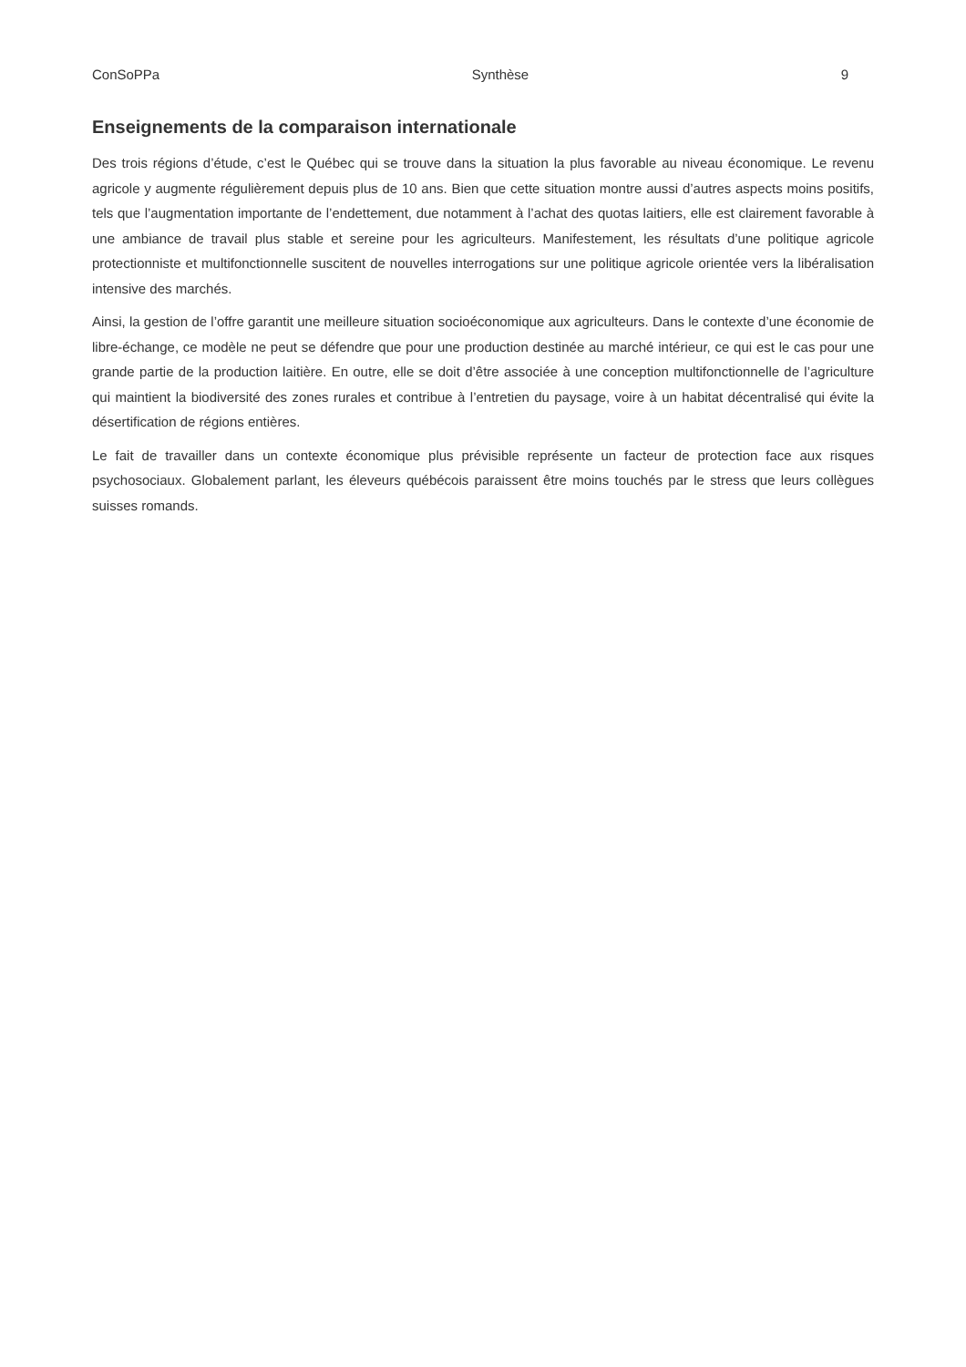ConSoPPa Synthèse 9
Enseignements de la comparaison internationale
Des trois régions d’étude, c’est le Québec qui se trouve dans la situation la plus favorable au niveau économique. Le revenu agricole y augmente régulièrement depuis plus de 10 ans. Bien que cette situation montre aussi d’autres aspects moins positifs, tels que l’augmentation importante de l’endettement, due notamment à l’achat des quotas laitiers, elle est clairement favorable à une ambiance de travail plus stable et sereine pour les agriculteurs. Manifestement, les résultats d’une politique agricole protectionniste et multifonctionnelle suscitent de nouvelles interrogations sur une politique agricole orientée vers la libéralisation intensive des marchés.
Ainsi, la gestion de l’offre garantit une meilleure situation socioéconomique aux agriculteurs. Dans le contexte d’une économie de libre-échange, ce modèle ne peut se défendre que pour une production destinée au marché intérieur, ce qui est le cas pour une grande partie de la production laitière. En outre, elle se doit d’être associée à une conception multifonctionnelle de l’agriculture qui maintient la biodiversité des zones rurales et contribue à l’entretien du paysage, voire à un habitat décentralisé qui évite la désertification de régions entières.
Le fait de travailler dans un contexte économique plus prévisible représente un facteur de protection face aux risques psychosociaux. Globalement parlant, les éleveurs québécois paraissent être moins touchés par le stress que leurs collègues suisses romands.